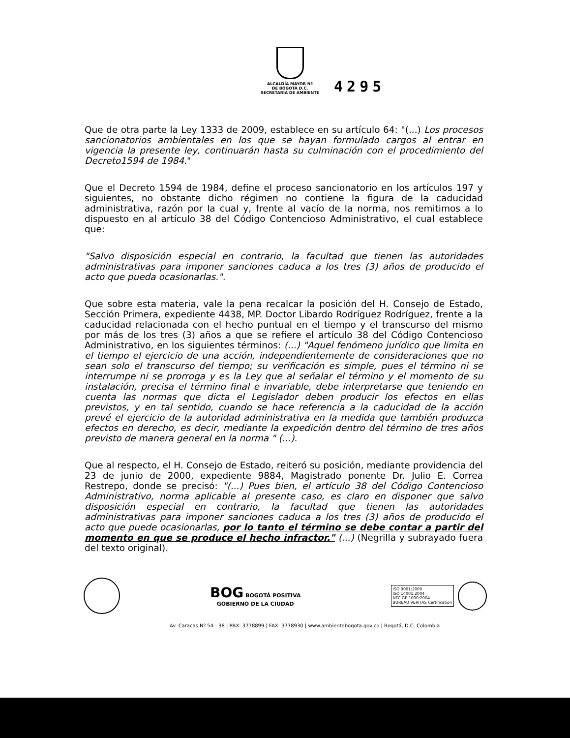ALCALDÍA MAYOR Nº
DE BOGOTÁ D.C.
SECRETARÍA DE AMBIENTE
4295
Que de otra parte la Ley 1333 de 2009, establece en su artículo 64: "(...) Los procesos sancionatorios ambientales en los que se hayan formulado cargos al entrar en vigencia la presente ley, continuarán hasta su culminación con el procedimiento del Decreto1594 de 1984."
Que el Decreto 1594 de 1984, define el proceso sancionatorio en los artículos 197 y siguientes, no obstante dicho régimen no contiene la figura de la caducidad administrativa, razón por la cual y, frente al vacío de la norma, nos remitimos a lo dispuesto en al artículo 38 del Código Contencioso Administrativo, el cual establece que:
"Salvo disposición especial en contrario, la facultad que tienen las autoridades administrativas para imponer sanciones caduca a los tres (3) años de producido el acto que pueda ocasionarlas.".
Que sobre esta materia, vale la pena recalcar la posición del H. Consejo de Estado, Sección Primera, expediente 4438, MP. Doctor Libardo Rodríguez Rodríguez, frente a la caducidad relacionada con el hecho puntual en el tiempo y el transcurso del mismo por más de los tres (3) años a que se refiere el artículo 38 del Código Contencioso Administrativo, en los siguientes términos: (...) "Aquel fenómeno jurídico que limita en el tiempo el ejercicio de una acción, independientemente de consideraciones que no sean solo el transcurso del tiempo; su verificación es simple, pues el término ni se interrumpe ni se prorroga y es la Ley que al señalar el término y el momento de su instalación, precisa el término final e invariable, debe interpretarse que teniendo en cuenta las normas que dicta el Legislador deben producir los efectos en ellas previstos, y en tal sentido, cuando se hace referencia a la caducidad de la acción prevé el ejercicio de la autoridad administrativa en la medida que también produzca efectos en derecho, es decir, mediante la expedición dentro del término de tres años previsto de manera general en la norma " (...).
Que al respecto, el H. Consejo de Estado, reiteró su posición, mediante providencia del 23 de junio de 2000, expediente 9884, Magistrado ponente Dr. Julio E. Correa Restrepo, donde se precisó: "(...) Pues bien, el artículo 38 del Código Contencioso Administrativo, norma aplicable al presente caso, es claro en disponer que salvo disposición especial en contrario, la facultad que tienen las autoridades administrativas para imponer sanciones caduca a los tres (3) años de producido el acto que puede ocasionarlas, por lo tanto el término se debe contar a partir del momento en que se produce el hecho infractor." (...) (Negrilla y subrayado fuera del texto original).
BOG BOGOTÁ POSITIVA
GOBIERNO DE LA CIUDAD
ISO 9001:2000
ISO 14001:2004
NTC GP 1000:2004
BUREAU VERITAS Certification
Av. Caracas Nº 54 - 38 | PBX: 3778899 | FAX: 3778930 | www.ambientebogota.gov.co | Bogotá, D.C. Colombia